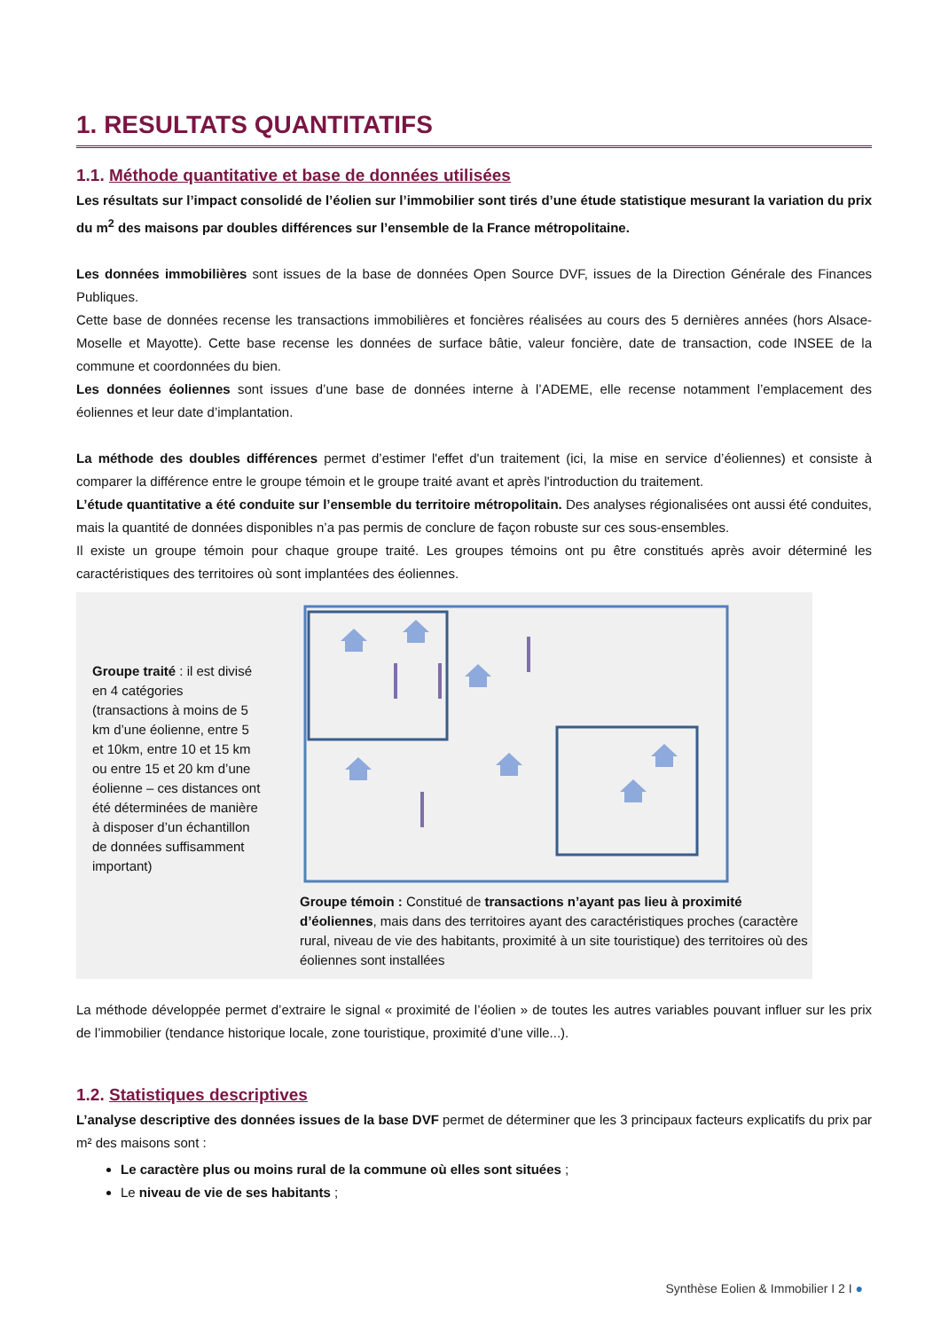1. RESULTATS QUANTITATIFS
1.1. Méthode quantitative et base de données utilisées
Les résultats sur l’impact consolidé de l’éolien sur l’immobilier sont tirés d’une étude statistique mesurant la variation du prix du m<sup>2</sup> des maisons par doubles différences sur l’ensemble de la France métropolitaine.
Les données immobilières sont issues de la base de données Open Source DVF, issues de la Direction Générale des Finances Publiques.
Cette base de données recense les transactions immobilières et foncières réalisées au cours des 5 dernières années (hors Alsace-Moselle et Mayotte). Cette base recense les données de surface bâtie, valeur foncière, date de transaction, code INSEE de la commune et coordonnées du bien.
Les données éoliennes sont issues d’une base de données interne à l’ADEME, elle recense notamment l’emplacement des éoliennes et leur date d’implantation.
La méthode des doubles différences permet d’estimer l'effet d'un traitement (ici, la mise en service d’éoliennes) et consiste à comparer la différence entre le groupe témoin et le groupe traité avant et après l'introduction du traitement.
L’étude quantitative a été conduite sur l’ensemble du territoire métropolitain. Des analyses régionalisées ont aussi été conduites, mais la quantité de données disponibles n’a pas permis de conclure de façon robuste sur ces sous-ensembles.
Il existe un groupe témoin pour chaque groupe traité. Les groupes témoins ont pu être constitués après avoir déterminé les caractéristiques des territoires où sont implantées des éoliennes.
Groupe traité : il est divisé en 4 catégories (transactions à moins de 5 km d’une éolienne, entre 5 et 10km, entre 10 et 15 km ou entre 15 et 20 km d’une éolienne – ces distances ont été déterminées de manière à disposer d’un échantillon de données suffisamment important)
Groupe témoin : Constitué de transactions n’ayant pas lieu à proximité d’éoliennes, mais dans des territoires ayant des caractéristiques proches (caractère rural, niveau de vie des habitants, proximité à un site touristique) des territoires où des éoliennes sont installées
La méthode développée permet d’extraire le signal « proximité de l’éolien » de toutes les autres variables pouvant influer sur les prix de l’immobilier (tendance historique locale, zone touristique, proximité d’une ville...).
1.2. Statistiques descriptives
L’analyse descriptive des données issues de la base DVF permet de déterminer que les 3 principaux facteurs explicatifs du prix par m² des maisons sont :
Le caractère plus ou moins rural de la commune où elles sont situées ;
Le niveau de vie de ses habitants ;
Synthèse Eolien & Immobilier I 2 I ●